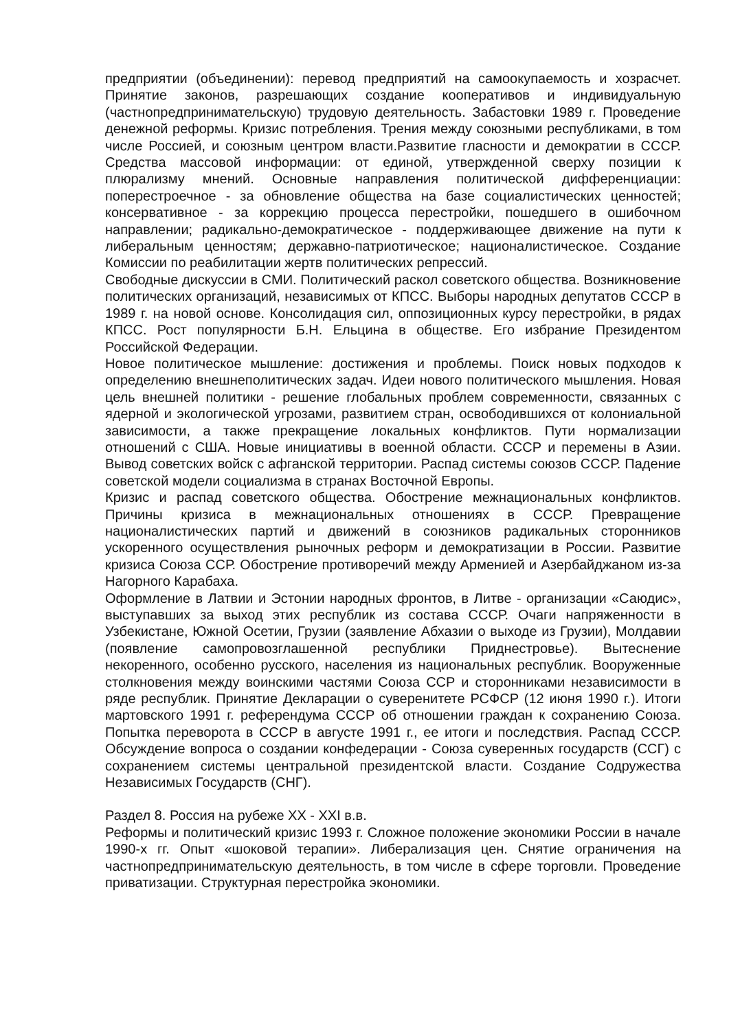предприятии (объединении): перевод предприятий на самоокупаемость и хозрасчет. Принятие законов, разрешающих создание кооперативов и индивидуальную (частнопредпринимательскую) трудовую деятельность. Забастовки 1989 г. Проведение денежной реформы. Кризис потребления. Трения между союзными республиками, в том числе Россией, и союзным центром власти.Развитие гласности и демократии в СССР. Средства массовой информации: от единой, утвержденной сверху позиции к плюрализму мнений. Основные направления политической дифференциации: поперестроечное - за обновление общества на базе социалистических ценностей; консервативное - за коррекцию процесса перестройки, пошедшего в ошибочном направлении; радикально-демократическое - поддерживающее движение на пути к либеральным ценностям; державно-патриотическое; националистическое. Создание Комиссии по реабилитации жертв политических репрессий.
Свободные дискуссии в СМИ. Политический раскол советского общества. Возникновение политических организаций, независимых от КПСС. Выборы народных депутатов СССР в 1989 г. на новой основе. Консолидация сил, оппозиционных курсу перестройки, в рядах КПСС. Рост популярности Б.Н. Ельцина в обществе. Его избрание Президентом Российской Федерации.
Новое политическое мышление: достижения и проблемы. Поиск новых подходов к определению внешнеполитических задач. Идеи нового политического мышления. Новая цель внешней политики - решение глобальных проблем современности, связанных с ядерной и экологической угрозами, развитием стран, освободившихся от колониальной зависимости, а также прекращение локальных конфликтов. Пути нормализации отношений с США. Новые инициативы в военной области. СССР и перемены в Азии. Вывод советских войск с афганской территории. Распад системы союзов СССР. Падение советской модели социализма в странах Восточной Европы.
Кризис и распад советского общества. Обострение межнациональных конфликтов. Причины кризиса в межнациональных отношениях в СССР. Превращение националистических партий и движений в союзников радикальных сторонников ускоренного осуществления рыночных реформ и демократизации в России. Развитие кризиса Союза ССР. Обострение противоречий между Арменией и Азербайджаном из-за Нагорного Карабаха.
Оформление в Латвии и Эстонии народных фронтов, в Литве - организации «Саюдис», выступавших за выход этих республик из состава СССР. Очаги напряженности в Узбекистане, Южной Осетии, Грузии (заявление Абхазии о выходе из Грузии), Молдавии (появление самопровозглашенной республики Приднестровье). Вытеснение некоренного, особенно русского, населения из национальных республик. Вооруженные столкновения между воинскими частями Союза ССР и сторонниками независимости в ряде республик. Принятие Декларации о суверенитете РСФСР (12 июня 1990 г.). Итоги мартовского 1991 г. референдума СССР об отношении граждан к сохранению Союза. Попытка переворота в СССР в августе 1991 г., ее итоги и последствия. Распад СССР. Обсуждение вопроса о создании конфедерации - Союза суверенных государств (ССГ) с сохранением системы центральной президентской власти. Создание Содружества Независимых Государств (СНГ).
Раздел 8. Россия на рубеже XX - XXI в.в.
Реформы и политический кризис 1993 г. Сложное положение экономики России в начале 1990-х гг. Опыт «шоковой терапии». Либерализация цен. Снятие ограничения на частнопредпринимательскую деятельность, в том числе в сфере торговли. Проведение приватизации. Структурная перестройка экономики.